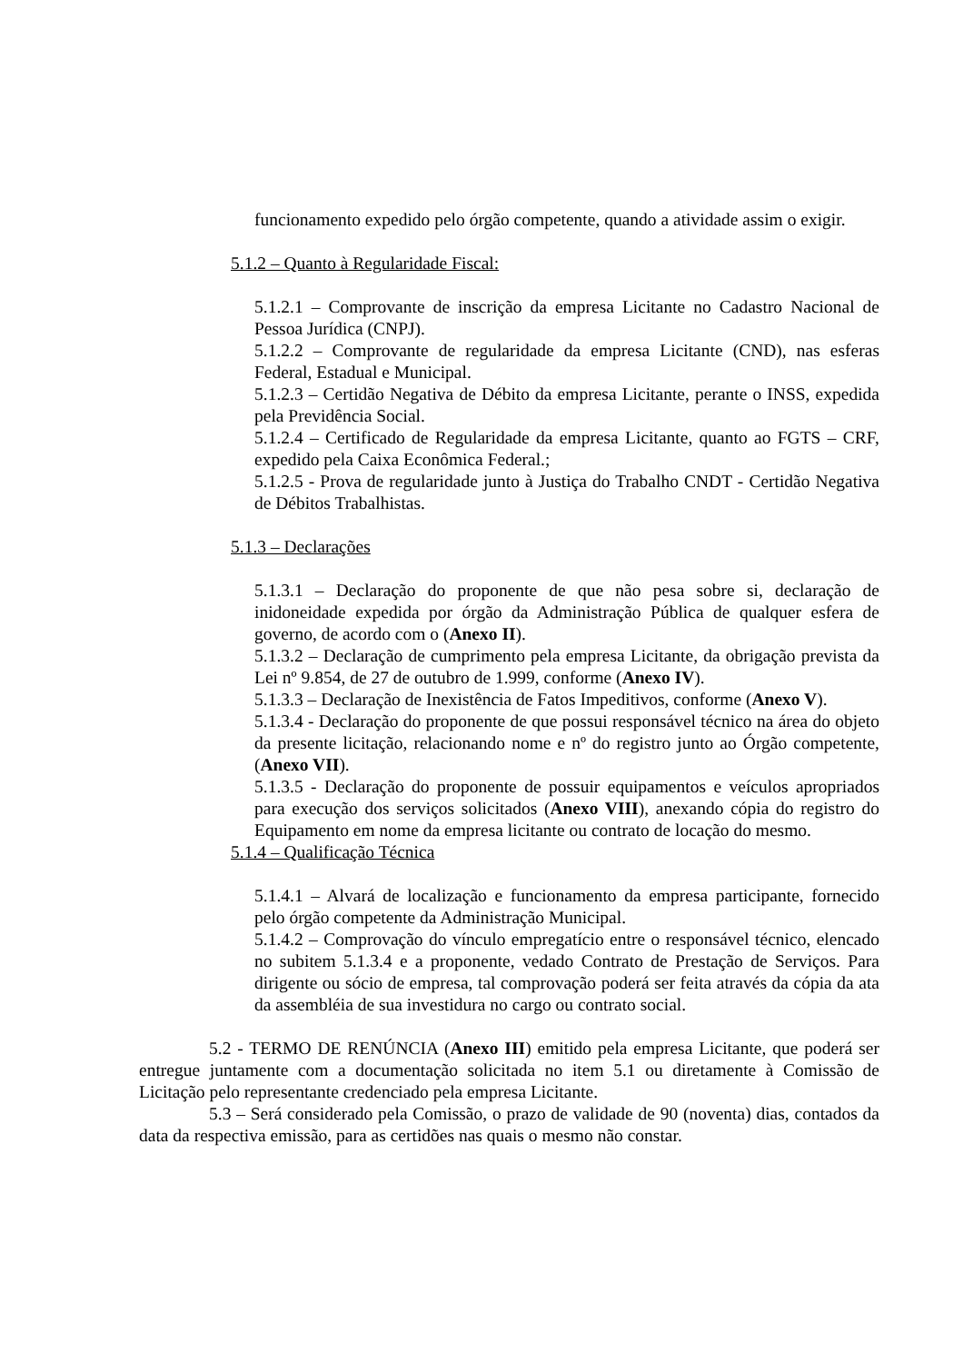funcionamento expedido pelo órgão competente, quando a atividade assim o exigir.
5.1.2 – Quanto à Regularidade Fiscal:
5.1.2.1 – Comprovante de inscrição da empresa Licitante no Cadastro Nacional de Pessoa Jurídica (CNPJ).
5.1.2.2 – Comprovante de regularidade da empresa Licitante (CND), nas esferas Federal, Estadual e Municipal.
5.1.2.3 – Certidão Negativa de Débito da empresa Licitante, perante o INSS, expedida pela Previdência Social.
5.1.2.4 – Certificado de Regularidade da empresa Licitante, quanto ao FGTS – CRF, expedido pela Caixa Econômica Federal.;
5.1.2.5 - Prova de regularidade junto à Justiça do Trabalho CNDT - Certidão Negativa de Débitos Trabalhistas.
5.1.3 – Declarações
5.1.3.1 – Declaração do proponente de que não pesa sobre si, declaração de inidoneidade expedida por órgão da Administração Pública de qualquer esfera de governo, de acordo com o (Anexo II).
5.1.3.2 – Declaração de cumprimento pela empresa Licitante, da obrigação prevista da Lei nº 9.854, de 27 de outubro de 1.999, conforme (Anexo IV).
5.1.3.3 – Declaração de Inexistência de Fatos Impeditivos, conforme (Anexo V).
5.1.3.4 - Declaração do proponente de que possui responsável técnico na área do objeto da presente licitação, relacionando nome e nº do registro junto ao Órgão competente, (Anexo VII).
5.1.3.5 - Declaração do proponente de possuir equipamentos e veículos apropriados para execução dos serviços solicitados (Anexo VIII), anexando cópia do registro do Equipamento em nome da empresa licitante ou contrato de locação do mesmo.
5.1.4 – Qualificação Técnica
5.1.4.1 – Alvará de localização e funcionamento da empresa participante, fornecido pelo órgão competente da Administração Municipal.
5.1.4.2 – Comprovação do vínculo empregatício entre o responsável técnico, elencado no subitem 5.1.3.4 e a proponente, vedado Contrato de Prestação de Serviços. Para dirigente ou sócio de empresa, tal comprovação poderá ser feita através da cópia da ata da assembléia de sua investidura no cargo ou contrato social.
5.2 - TERMO DE RENÚNCIA (Anexo III) emitido pela empresa Licitante, que poderá ser entregue juntamente com a documentação solicitada no item 5.1 ou diretamente à Comissão de Licitação pelo representante credenciado pela empresa Licitante.
5.3 – Será considerado pela Comissão, o prazo de validade de 90 (noventa) dias, contados da data da respectiva emissão, para as certidões nas quais o mesmo não constar.